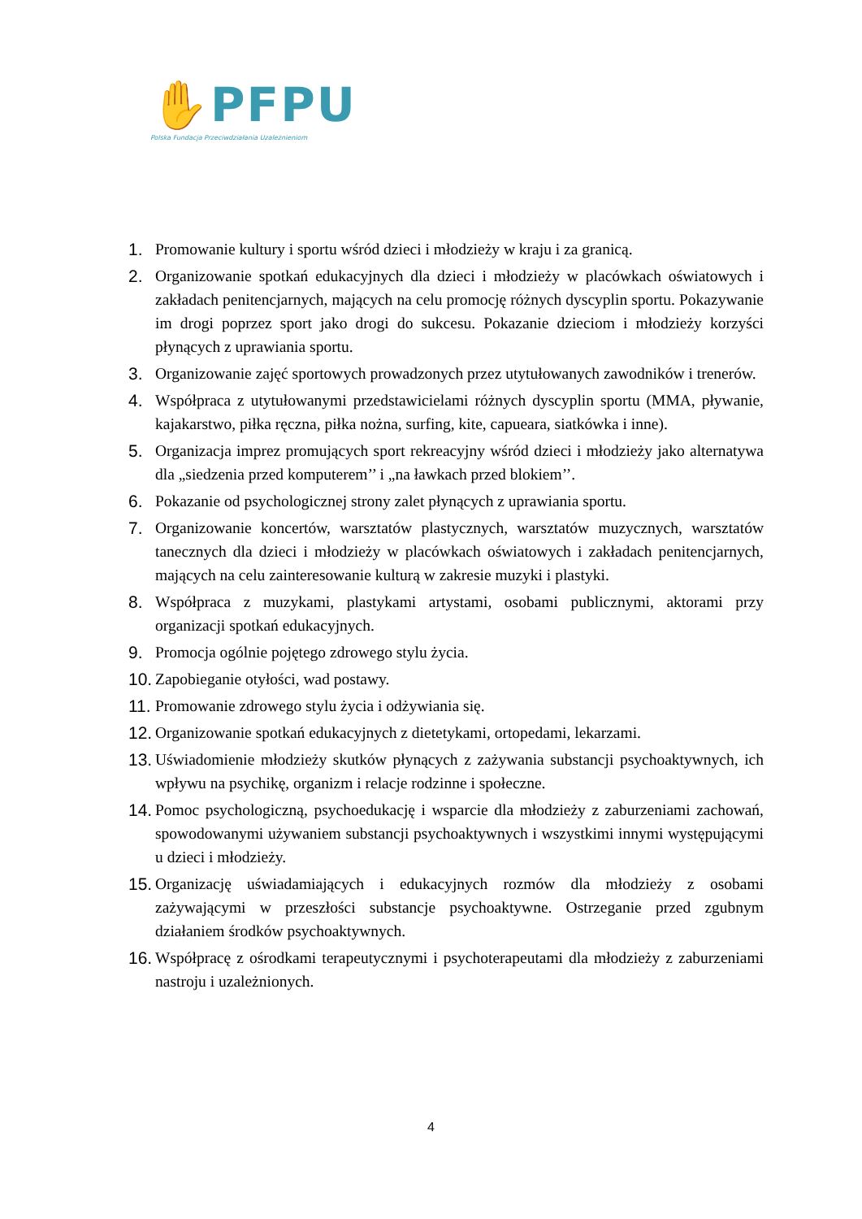✋PFPU
Polska Fundacja Przeciwdziałania Uzależnieniom
1. Promowanie kultury i sportu wśród dzieci i młodzieży w kraju i za granicą.
2. Organizowanie spotkań edukacyjnych dla dzieci i młodzieży w placówkach oświatowych i zakładach penitencjarnych, mających na celu promocję różnych dyscyplin sportu. Pokazywanie im drogi poprzez sport jako drogi do sukcesu. Pokazanie dzieciom i młodzieży korzyści płynących z uprawiania sportu.
3. Organizowanie zajęć sportowych prowadzonych przez utytułowanych zawodników i trenerów.
4. Współpraca z utytułowanymi przedstawicielami różnych dyscyplin sportu (MMA, pływanie, kajakarstwo, piłka ręczna, piłka nożna, surfing, kite, capueara, siatkówka i inne).
5. Organizacja imprez promujących sport rekreacyjny wśród dzieci i młodzieży jako alternatywa dla „siedzenia przed komputerem’’ i „na ławkach przed blokiem’’.
6. Pokazanie od psychologicznej strony zalet płynących z uprawiania sportu.
7. Organizowanie koncertów, warsztatów plastycznych, warsztatów muzycznych, warsztatów tanecznych dla dzieci i młodzieży w placówkach oświatowych i zakładach penitencjarnych, mających na celu zainteresowanie kulturą w zakresie muzyki i plastyki.
8. Współpraca z muzykami, plastykami artystami, osobami publicznymi, aktorami przy organizacji spotkań edukacyjnych.
9. Promocja ogólnie pojętego zdrowego stylu życia.
10. Zapobieganie otyłości, wad postawy.
11. Promowanie zdrowego stylu życia i odżywiania się.
12. Organizowanie spotkań edukacyjnych z dietetykami, ortopedami, lekarzami.
13. Uświadomienie młodzieży skutków płynących z zażywania substancji psychoaktywnych, ich wpływu na psychikę, organizm i relacje rodzinne i społeczne.
14. Pomoc psychologiczną, psychoedukację i wsparcie dla młodzieży z zaburzeniami zachowań, spowodowanymi używaniem substancji psychoaktywnych i wszystkimi innymi występującymi u dzieci i młodzieży.
15. Organizację uświadamiających i edukacyjnych rozmów dla młodzieży z osobami zażywającymi w przeszłości substancje psychoaktywne. Ostrzeganie przed zgubnym działaniem środków psychoaktywnych.
16. Współpracę z ośrodkami terapeutycznymi i psychoterapeutami dla młodzieży z zaburzeniami nastroju i uzależnionych.
4